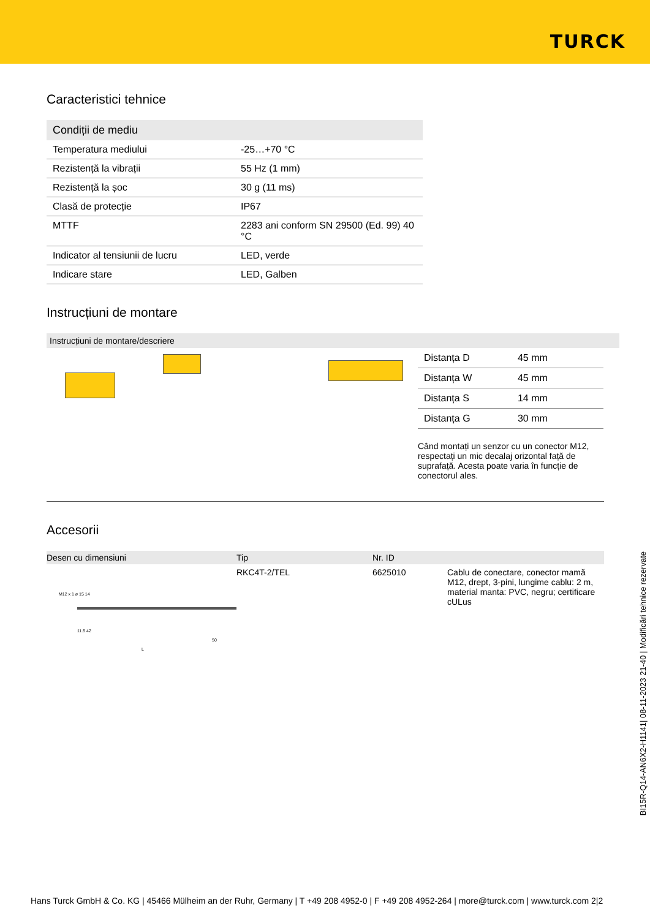TURCK
Caracteristici tehnice
| Condiții de mediu | |
| --- | --- |
| Temperatura mediului | -25…+70 °C |
| Rezistență la vibrații | 55 Hz (1 mm) |
| Rezistență la șoc | 30 g (11 ms) |
| Clasă de protecție | IP67 |
| MTTF | 2283 ani conform SN 29500 (Ed. 99) 40 °C |
| Indicator al tensiunii de lucru | LED, verde |
| Indicare stare | LED, Galben |
Instrucțiuni de montare
Instrucțiuni de montare/descriere
| Distanța D | 45 mm |
| Distanța W | 45 mm |
| Distanța S | 14 mm |
| Distanța G | 30 mm |
Când montați un senzor cu un conector M12, respectați un mic decalaj orizontal față de suprafață. Acesta poate varia în funcție de conectorul ales.
Accesorii
| Desen cu dimensiuni | Tip | Nr. ID | |
| --- | --- | --- | --- |
| M12 x 1 ø 15 14 11.5 42 50 L | RKC4T-2/TEL | 6625010 | Cablu de conectare, conector mamă M12, drept, 3-pini, lungime cablu: 2 m, material manta: PVC, negru; certificare cULus |
BI15R-Q14-AN6X2-H1141| 08-11-2023 21-40 | Modificări tehnice rezervate
Hans Turck GmbH & Co. KG | 45466 Mülheim an der Ruhr, Germany | T +49 208 4952-0 | F +49 208 4952-264 | more@turck.com | www.turck.com 2|2